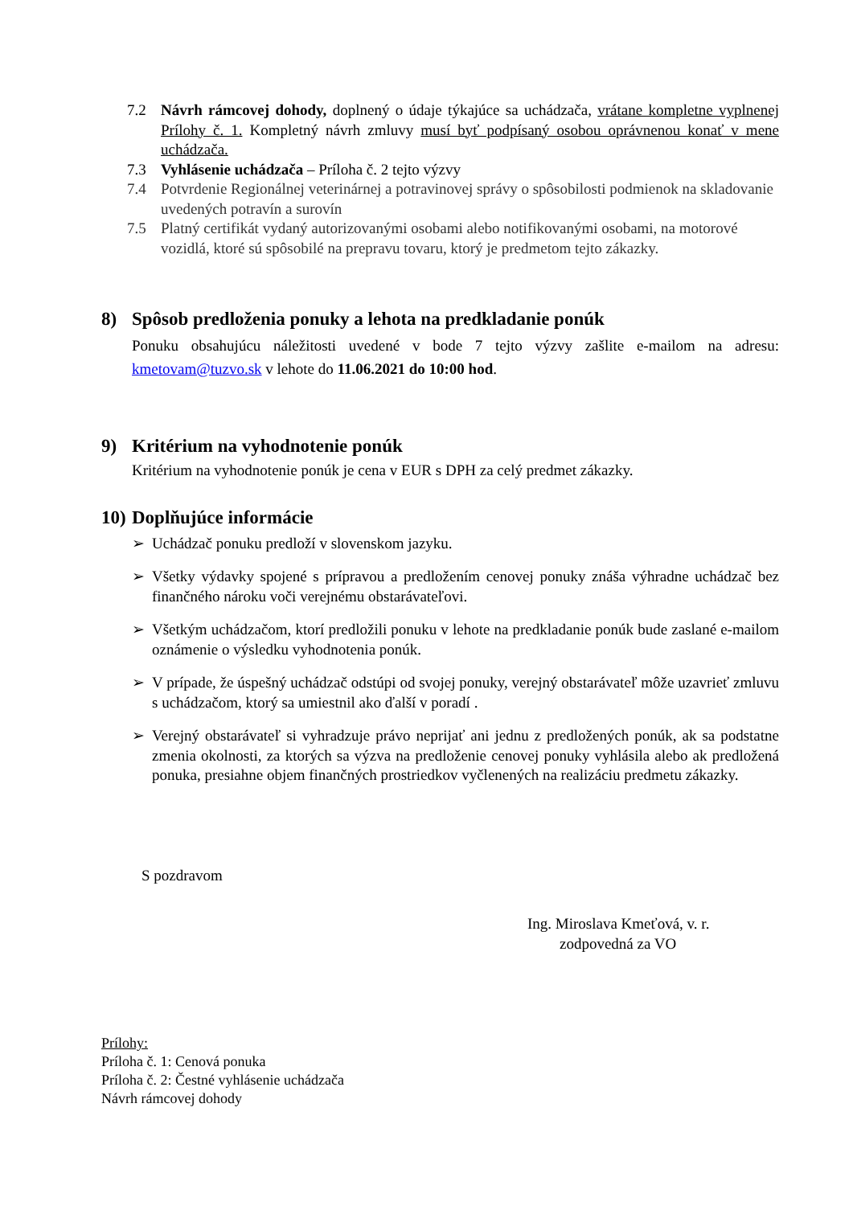7.2 Návrh rámcovej dohody, doplnený o údaje týkajúce sa uchádzača, vrátane kompletne vyplnenej Prílohy č. 1. Kompletný návrh zmluvy musí byť podpísaný osobou oprávnenou konať v mene uchádzača.
7.3 Vyhlásenie uchádzača – Príloha č. 2 tejto výzvy
7.4 Potvrdenie Regionálnej veterinárnej a potravinovej správy o spôsobilosti podmienok na skladovanie uvedených potravín a surovín
7.5 Platný certifikát vydaný autorizovanými osobami alebo notifikovanými osobami, na motorové vozidlá, ktoré sú spôsobilé na prepravu tovaru, ktorý je predmetom tejto zákazky.
8) Spôsob predloženia ponuky a lehota na predkladanie ponúk
Ponuku obsahujúcu náležitosti uvedené v bode 7 tejto výzvy zašlite e-mailom na adresu: kmetovam@tuzvo.sk v lehote do 11.06.2021 do 10:00 hod.
9) Kritérium na vyhodnotenie ponúk
Kritérium na vyhodnotenie ponúk je cena v EUR s DPH za celý predmet zákazky.
10) Doplňujúce informácie
➢ Uchádzač ponuku predloží v slovenskom jazyku.
➢ Všetky výdavky spojené s prípravou a predložením cenovej ponuky znáša výhradne uchádzač bez finančného nároku voči verejnému obstarávateľovi.
➢ Všetkým uchádzačom, ktorí predložili ponuku v lehote na predkladanie ponúk bude zaslané e-mailom oznámenie o výsledku vyhodnotenia ponúk.
➢ V prípade, že úspešný uchádzač odstúpi od svojej ponuky, verejný obstarávateľ môže uzavrieť zmluvu s uchádzačom, ktorý sa umiestnil ako ďalší v poradí .
➢ Verejný obstarávateľ si vyhradzuje právo neprijať ani jednu z predložených ponúk, ak sa podstatne zmenia okolnosti, za ktorých sa výzva na predloženie cenovej ponuky vyhlásila alebo ak predložená ponuka, presiahne objem finančných prostriedkov vyčlenených na realizáciu predmetu zákazky.
S pozdravom
Ing. Miroslava Kmeťová, v. r.
zodpovedná za VO
Prílohy:
Príloha č. 1: Cenová ponuka
Príloha č. 2: Čestné vyhlásenie uchádzača
Návrh rámcovej dohody